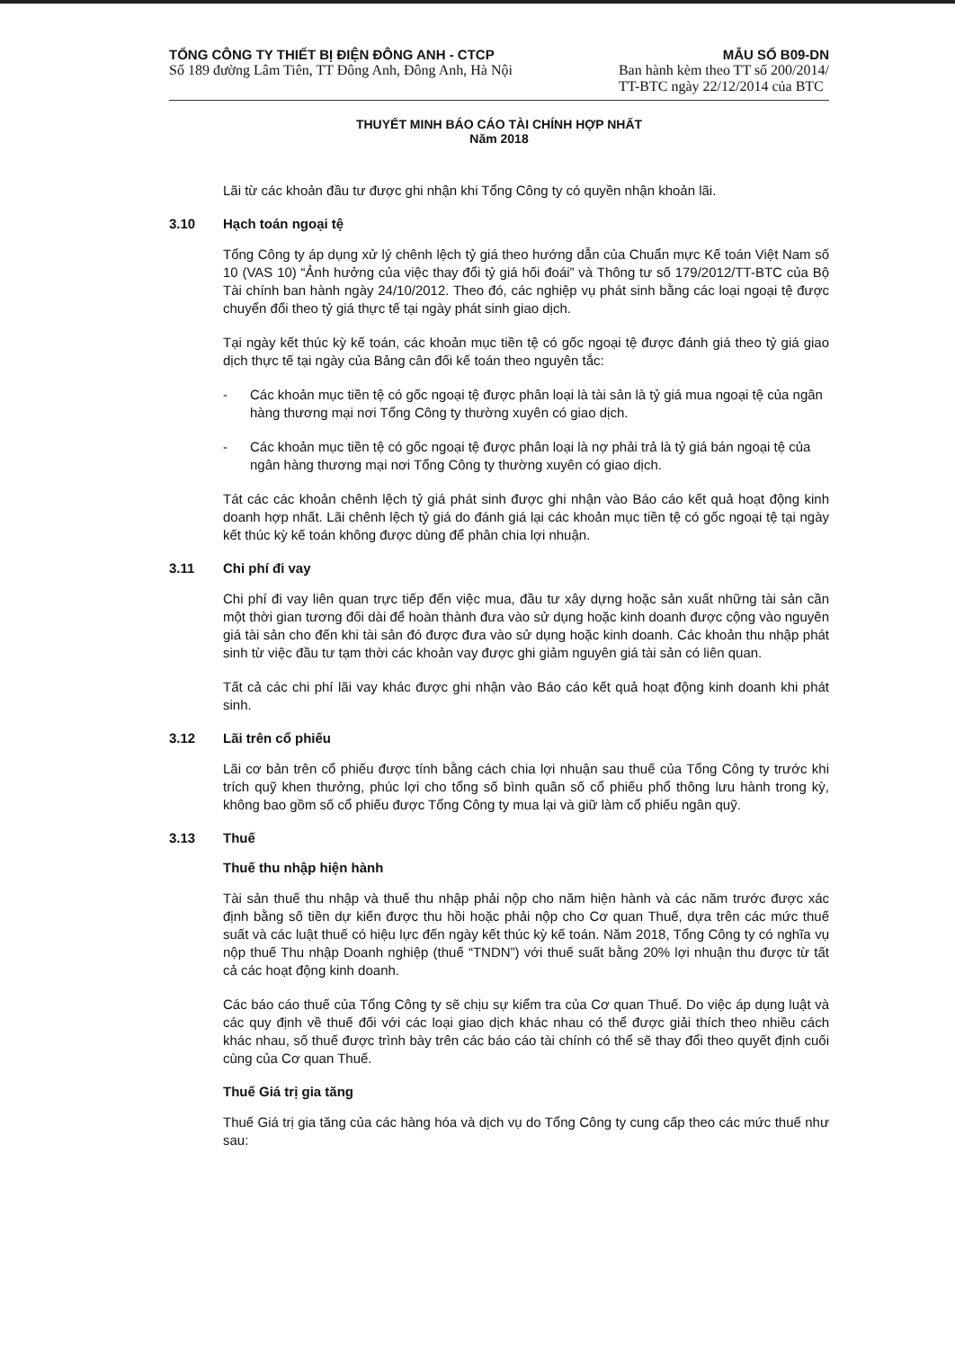TỔNG CÔNG TY THIẾT BỊ ĐIỆN ĐÔNG ANH - CTCP
Số 189 đường Lâm Tiên, TT Đông Anh, Đông Anh, Hà Nội
MẪU SỐ B09-DN
Ban hành kèm theo TT số 200/2014/
TT-BTC ngày 22/12/2014 của BTC
THUYẾT MINH BÁO CÁO TÀI CHÍNH HỢP NHẤT
Năm 2018
Lãi từ các khoản đầu tư được ghi nhận khi Tổng Công ty có quyền nhận khoản lãi.
3.10 Hạch toán ngoại tệ
Tổng Công ty áp dụng xử lý chênh lệch tỷ giá theo hướng dẫn của Chuẩn mực Kế toán Việt Nam số 10 (VAS 10) “Ảnh hưởng của việc thay đổi tỷ giá hối đoái” và Thông tư số 179/2012/TT-BTC của Bộ Tài chính ban hành ngày 24/10/2012. Theo đó, các nghiệp vụ phát sinh bằng các loại ngoại tệ được chuyển đổi theo tỷ giá thực tế tại ngày phát sinh giao dịch.
Tại ngày kết thúc kỳ kế toán, các khoản mục tiền tệ có gốc ngoại tệ được đánh giá theo tỷ giá giao dịch thực tế tại ngày của Bảng cân đối kế toán theo nguyên tắc:
- Các khoản mục tiền tệ có gốc ngoại tệ được phân loại là tài sản là tỷ giá mua ngoại tệ của ngân hàng thương mại nơi Tổng Công ty thường xuyên có giao dịch.
- Các khoản mục tiền tệ có gốc ngoại tệ được phân loại là nợ phải trả là tỷ giá bán ngoại tệ của ngân hàng thương mại nơi Tổng Công ty thường xuyên có giao dịch.
Tát các các khoản chênh lệch tỷ giá phát sinh được ghi nhận vào Báo cáo kết quả hoạt động kinh doanh hợp nhất. Lãi chênh lệch tỷ giá do đánh giá lại các khoản mục tiền tệ có gốc ngoại tệ tại ngày kết thúc kỳ kế toán không được dùng để phân chia lợi nhuận.
3.11 Chi phí đi vay
Chi phí đi vay liên quan trực tiếp đến việc mua, đầu tư xây dựng hoặc sản xuất những tài sản cần một thời gian tương đối dài để hoàn thành đưa vào sử dụng hoặc kinh doanh được cộng vào nguyên giá tài sản cho đến khi tài sản đó được đưa vào sử dụng hoặc kinh doanh. Các khoản thu nhập phát sinh từ việc đầu tư tạm thời các khoản vay được ghi giảm nguyên giá tài sản có liên quan.
Tất cả các chi phí lãi vay khác được ghi nhận vào Báo cáo kết quả hoạt động kinh doanh khi phát sinh.
3.12 Lãi trên cổ phiếu
Lãi cơ bản trên cổ phiếu được tính bằng cách chia lợi nhuận sau thuế của Tổng Công ty trước khi trích quỹ khen thưởng, phúc lợi cho tổng số bình quân số cổ phiếu phổ thông lưu hành trong kỳ, không bao gồm số cổ phiếu được Tổng Công ty mua lại và giữ làm cổ phiếu ngân quỹ.
3.13 Thuế
Thuế thu nhập hiện hành
Tài sản thuế thu nhập và thuế thu nhập phải nộp cho năm hiện hành và các năm trước được xác định bằng số tiền dự kiến được thu hồi hoặc phải nộp cho Cơ quan Thuế, dựa trên các mức thuế suất và các luật thuế có hiệu lực đến ngày kết thúc kỳ kế toán. Năm 2018, Tổng Công ty có nghĩa vụ nộp thuế Thu nhập Doanh nghiệp (thuế “TNDN”) với thuế suất bằng 20% lợi nhuận thu được từ tất cả các hoạt động kinh doanh.
Các báo cáo thuế của Tổng Công ty sẽ chịu sự kiểm tra của Cơ quan Thuế. Do việc áp dụng luật và các quy định về thuế đối với các loại giao dịch khác nhau có thể được giải thích theo nhiều cách khác nhau, số thuế được trình bày trên các báo cáo tài chính có thể sẽ thay đổi theo quyết định cuối cùng của Cơ quan Thuế.
Thuế Giá trị gia tăng
Thuế Giá trị gia tăng của các hàng hóa và dịch vụ do Tổng Công ty cung cấp theo các mức thuế như sau: